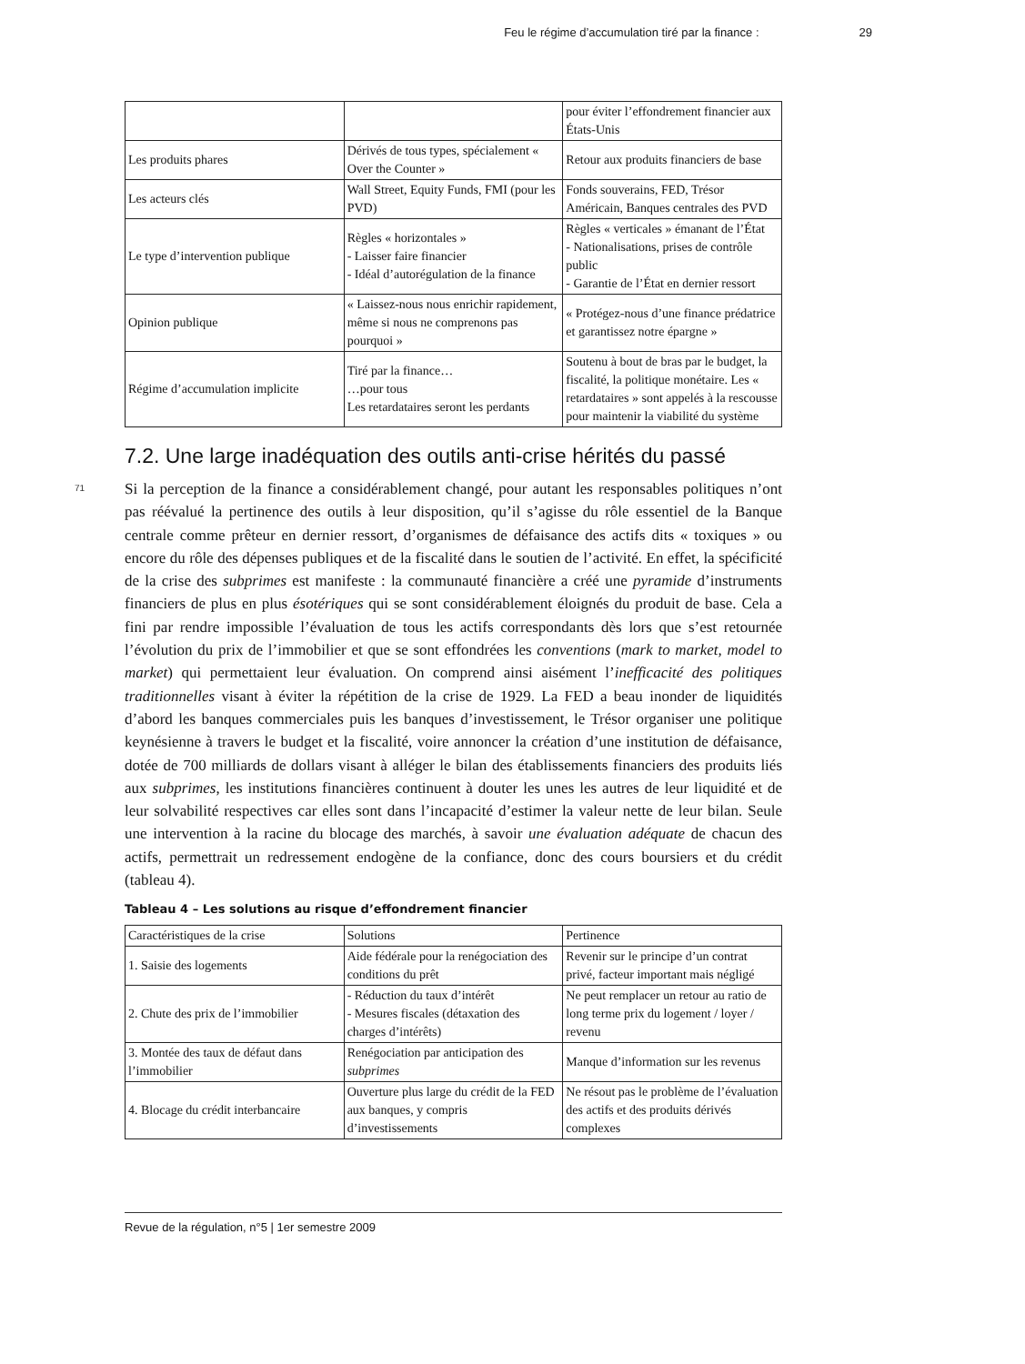Feu le régime d’accumulation tiré par la finance : 29
| | | pour éviter l’effondrement financier aux États-Unis |
| Les produits phares | Dérivés de tous types, spécialement « Over the Counter » | Retour aux produits financiers de base |
| Les acteurs clés | Wall Street, Equity Funds, FMI (pour les PVD) | Fonds souverains, FED, Trésor Américain, Banques centrales des PVD |
| Le type d’intervention publique | Règles « horizontales » - Laisser faire financier - Idéal d’autorégulation de la finance | Règles « verticales » émanant de l’État - Nationalisations, prises de contrôle public - Garantie de l’État en dernier ressort |
| Opinion publique | « Laissez-nous nous enrichir rapidement, même si nous ne comprenons pas pourquoi » | « Protégez-nous d’une finance prédatrice et garantissez notre épargne » |
| Régime d’accumulation implicite | Tiré par la finance… …pour tous Les retardataires seront les perdants | Soutenu à bout de bras par le budget, la fiscalité, la politique monétaire. Les « retardataires » sont appelés à la rescousse pour maintenir la viabilité du système |
7.2. Une large inadéquation des outils anti-crise hérités du passé
71
Si la perception de la finance a considérablement changé, pour autant les responsables politiques n’ont pas réévalué la pertinence des outils à leur disposition, qu’il s’agisse du rôle essentiel de la Banque centrale comme prêteur en dernier ressort, d’organismes de défaisance des actifs dits « toxiques » ou encore du rôle des dépenses publiques et de la fiscalité dans le soutien de l’activité. En effet, la spécificité de la crise des subprimes est manifeste : la communauté financière a créé une pyramide d’instruments financiers de plus en plus ésotériques qui se sont considérablement éloignés du produit de base. Cela a fini par rendre impossible l’évaluation de tous les actifs correspondants dès lors que s’est retournée l’évolution du prix de l’immobilier et que se sont effondrées les conventions (mark to market, model to market) qui permettaient leur évaluation. On comprend ainsi aisément l’inefficacité des politiques traditionnelles visant à éviter la répétition de la crise de 1929. La FED a beau inonder de liquidités d’abord les banques commerciales puis les banques d’investissement, le Trésor organiser une politique keynésienne à travers le budget et la fiscalité, voire annoncer la création d’une institution de défaisance, dotée de 700 milliards de dollars visant à alléger le bilan des établissements financiers des produits liés aux subprimes, les institutions financières continuent à douter les unes les autres de leur liquidité et de leur solvabilité respectives car elles sont dans l’incapacité d’estimer la valeur nette de leur bilan. Seule une intervention à la racine du blocage des marchés, à savoir une évaluation adéquate de chacun des actifs, permettrait un redressement endogène de la confiance, donc des cours boursiers et du crédit (tableau 4).
Tableau 4 – Les solutions au risque d’effondrement financier
| Caractéristiques de la crise | Solutions | Pertinence |
| 1. Saisie des logements | Aide fédérale pour la renégociation des conditions du prêt | Revenir sur le principe d’un contrat privé, facteur important mais négligé |
| 2. Chute des prix de l’immobilier | - Réduction du taux d’intérêt - Mesures fiscales (détaxation des charges d’intérêts) | Ne peut remplacer un retour au ratio de long terme prix du logement / loyer / revenu |
| 3. Montée des taux de défaut dans l’immobilier | Renégociation par anticipation des subprimes | Manque d’information sur les revenus |
| 4. Blocage du crédit interbancaire | Ouverture plus large du crédit de la FED aux banques, y compris d’investissements | Ne résout pas le problème de l’évaluation des actifs et des produits dérivés complexes |
Revue de la régulation, n°5 | 1er semestre 2009